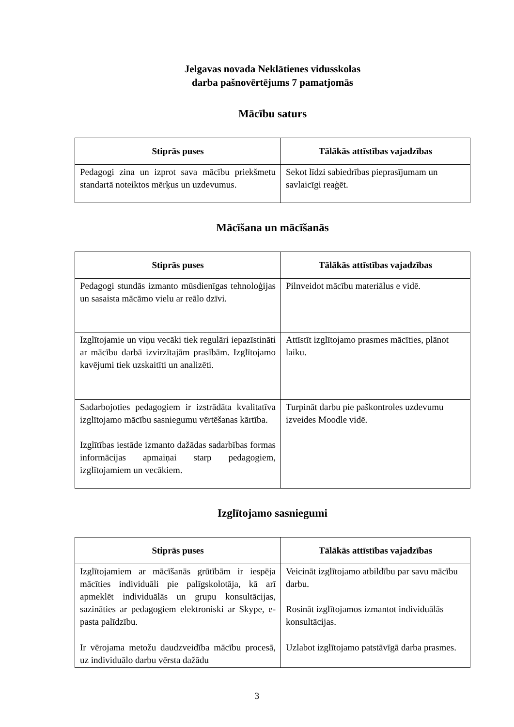Jelgavas novada Neklātienes vidusskolas
darba pašnovērtējums 7 pamatjomās
Mācību saturs
| Stiprās puses | Tālākās attīstības vajadzības |
| --- | --- |
| Pedagogi zina un izprot sava mācību priekšmetu standartā noteiktos mērķus un uzdevumus. | Sekot līdzi sabiedrības pieprasījumam un savlaicīgi reaģēt. |
Mācīšana un mācīšanās
| Stiprās puses | Tālākās attīstības vajadzības |
| --- | --- |
| Pedagogi stundās izmanto mūsdienīgas tehnoloģijas un sasaista mācāmo vielu ar reālo dzīvi. | Pilnveidot mācību materiālus e vidē. |
| Izglītojamie un viņu vecāki tiek regulāri iepazīstināti ar mācību darbā izvirzītajām prasībām. Izglītojamo kavējumi tiek uzskaitīti un analizēti. | Attīstīt izglītojamo prasmes mācīties, plānot laiku. |
| Sadarbojoties pedagogiem ir izstrādāta kvalitatīva izglītojamo mācību sasniegumu vērtēšanas kārtība. Izglītības iestāde izmanto dažādas sadarbības formas informācijas apmaiņai starp pedagogiem, izglītojamiem un vecākiem. | Turpināt darbu pie paškontroles uzdevumu izveides Moodle vidē. |
Izglītojamo sasniegumi
| Stiprās puses | Tālākās attīstības vajadzības |
| --- | --- |
| Izglītojamiem ar mācīšanās grūtībām ir iespēja mācīties individuāli pie palīgskolotāja, kā arī apmeklēt individuālās un grupu konsultācijas, sazināties ar pedagogiem elektroniski ar Skype, e- pasta palīdzību. | Veicināt izglītojamo atbildību par savu mācību darbu. Rosināt izglītojamos izmantot individuālās konsultācijas. |
| Ir vērojama metožu daudzveidība mācību procesā, uz individuālo darbu vērsta dažādu | Uzlabot izglītojamo patstāvīgā darba prasmes. |
3